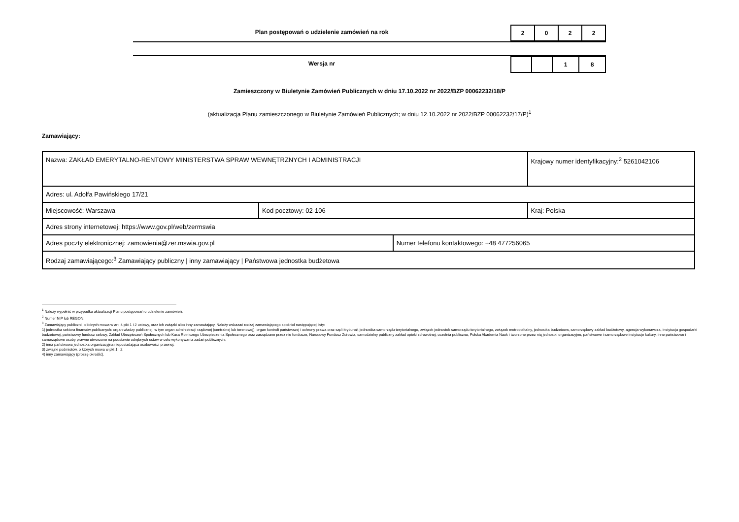Plan postępowań o udzielenie zamówień na rok
| 2 | 0 | 2 | 2 |
Wersja nr
| | | 1 | 8 |
Zamieszczony w Biuletynie Zamówień Publicznych w dniu 17.10.2022 nr 2022/BZP 00062232/18/P
(aktualizacja Planu zamieszczonego w Biuletynie Zamówień Publicznych; w dniu 12.10.2022 nr 2022/BZP 00062232/17/P)<sup>1</sup>
Zamawiający:
| Nazwa: ZAKŁAD EMERYTALNO-RENTOWY MINISTERSTWA SPRAW WEWNĘTRZNYCH I ADMINISTRACJI | | | Krajowy numer identyfikacyjny:<sup>2</sup> 5261042106 |
| Adres: ul. Adolfa Pawińskiego 17/21 | | | |
| Miejscowość: Warszawa | Kod pocztowy: 02-106 | | Kraj: Polska |
| Adres strony internetowej: https://www.gov.pl/web/zermswia | | | |
| Adres poczty elektronicznej: zamowienia@zer.mswia.gov.pl | | Numer telefonu kontaktowego: +48 477256065 | |
| Rodzaj zamawiającego:<sup>3</sup> Zamawiający publiczny / inny zamawiający / Państwowa jednostka budżetowa | | | |
<sup>1</sup> Należy wypełnić w przypadku aktualizacji Planu postępowań o udzielenie zamówień.
<sup>2</sup> Numer NIP lub REGON.
<sup>3</sup> Zamawiający publiczni, o których mowa w art. 4 pkt 1 i 2 ustawy, oraz ich związki albo inny zamawiający. Należy wskazać rodzaj zamawiającego spośród następującej listy:
1) jednostka sektora finansów publicznych: organ władzy publicznej, w tym organ administracji rządowej (centralnej lub terenowej), organ kontroli państwowej i ochrony prawa oraz sąd i trybunał, jednostka samorządu terytorialnego, związek jednostek samorządu terytorialnego, związek metropolitalny, jednostka budżetowa, samorządowy zakład budżetowy, agencja wykonawcza, instytucja gospodarki budżetowej, państwowy fundusz celowy, Zakład Ubezpieczeń Społecznych lub Kasa Rolniczego Ubezpieczenia Społecznego oraz zarządzane przez nie fundusze, Narodowy Fundusz Zdrowia, samodzielny publiczny zakład opieki zdrowotnej, uczelnia publiczna, Polska Akademia Nauk i tworzone przez nią jednostki organizacyjne, państwowe i samorządowe instytucje kultury, inne państwowe i samorządowe osoby prawne utworzone na podstawie odrębnych ustaw w celu wykonywania zadań publicznych;
2) inna państwowa jednostka organizacyjna nieposiadająca osobowości prawnej;
3) związki podmiotów, o których mowa w pkt 1 i 2;
4) inny zamawiający (proszę określić).